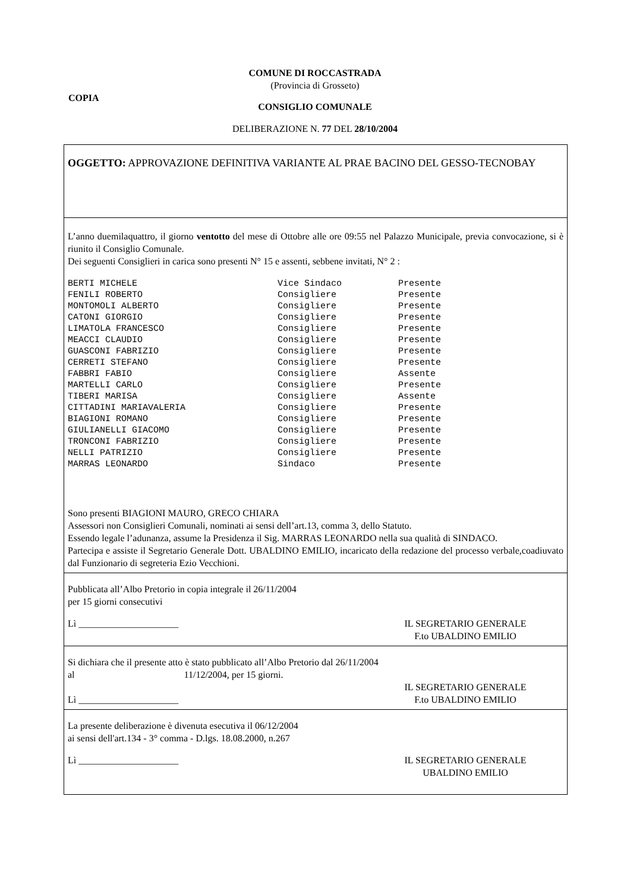COMUNE DI ROCCASTRADA
(Provincia di Grosseto)
COPIA
CONSIGLIO COMUNALE
DELIBERAZIONE N. 77 DEL 28/10/2004
OGGETTO: APPROVAZIONE DEFINITIVA VARIANTE AL PRAE BACINO DEL GESSO-TECNOBAY
L’anno duemilaquattro, il giorno ventotto del mese di Ottobre alle ore 09:55 nel Palazzo Municipale, previa convocazione, si è riunito il Consiglio Comunale.
Dei seguenti Consiglieri in carica sono presenti N° 15 e assenti, sebbene invitati, N° 2 :
| BERTI MICHELE | Vice Sindaco | Presente |
| FENILI ROBERTO | Consigliere | Presente |
| MONTOMOLI ALBERTO | Consigliere | Presente |
| CATONI GIORGIO | Consigliere | Presente |
| LIMATOLA FRANCESCO | Consigliere | Presente |
| MEACCI CLAUDIO | Consigliere | Presente |
| GUASCONI FABRIZIO | Consigliere | Presente |
| CERRETI STEFANO | Consigliere | Presente |
| FABBRI FABIO | Consigliere | Assente |
| MARTELLI CARLO | Consigliere | Presente |
| TIBERI MARISA | Consigliere | Assente |
| CITTADINI MARIAVALERIA | Consigliere | Presente |
| BIAGIONI ROMANO | Consigliere | Presente |
| GIULIANELLI GIACOMO | Consigliere | Presente |
| TRONCONI FABRIZIO | Consigliere | Presente |
| NELLI PATRIZIO | Consigliere | Presente |
| MARRAS LEONARDO | Sindaco | Presente |
Sono presenti BIAGIONI MAURO, GRECO CHIARA
Assessori non Consiglieri Comunali, nominati ai sensi dell’art.13, comma 3, dello Statuto.
Essendo legale l’adunanza, assume la Presidenza il Sig. MARRAS LEONARDO nella sua qualità di SINDACO.
Partecipa e assiste il Segretario Generale Dott. UBALDINO EMILIO, incaricato della redazione del processo verbale,coadiuvato dal Funzionario di segreteria Ezio Vecchioni.
Pubblicata all’Albo Pretorio in copia integrale il 26/11/2004
per 15 giorni consecutivi
Lì _____________________ IL SEGRETARIO GENERALE
F.to UBALDINO EMILIO
Si dichiara che il presente atto è stato pubblicato all’Albo Pretorio dal 26/11/2004
al 11/12/2004, per 15 giorni.
Lì _____________________
IL SEGRETARIO GENERALE
F.to UBALDINO EMILIO
La presente deliberazione è divenuta esecutiva il 06/12/2004
ai sensi dell'art.134 - 3° comma - D.lgs. 18.08.2000, n.267
Lì _____________________ IL SEGRETARIO GENERALE
UBALDINO EMILIO